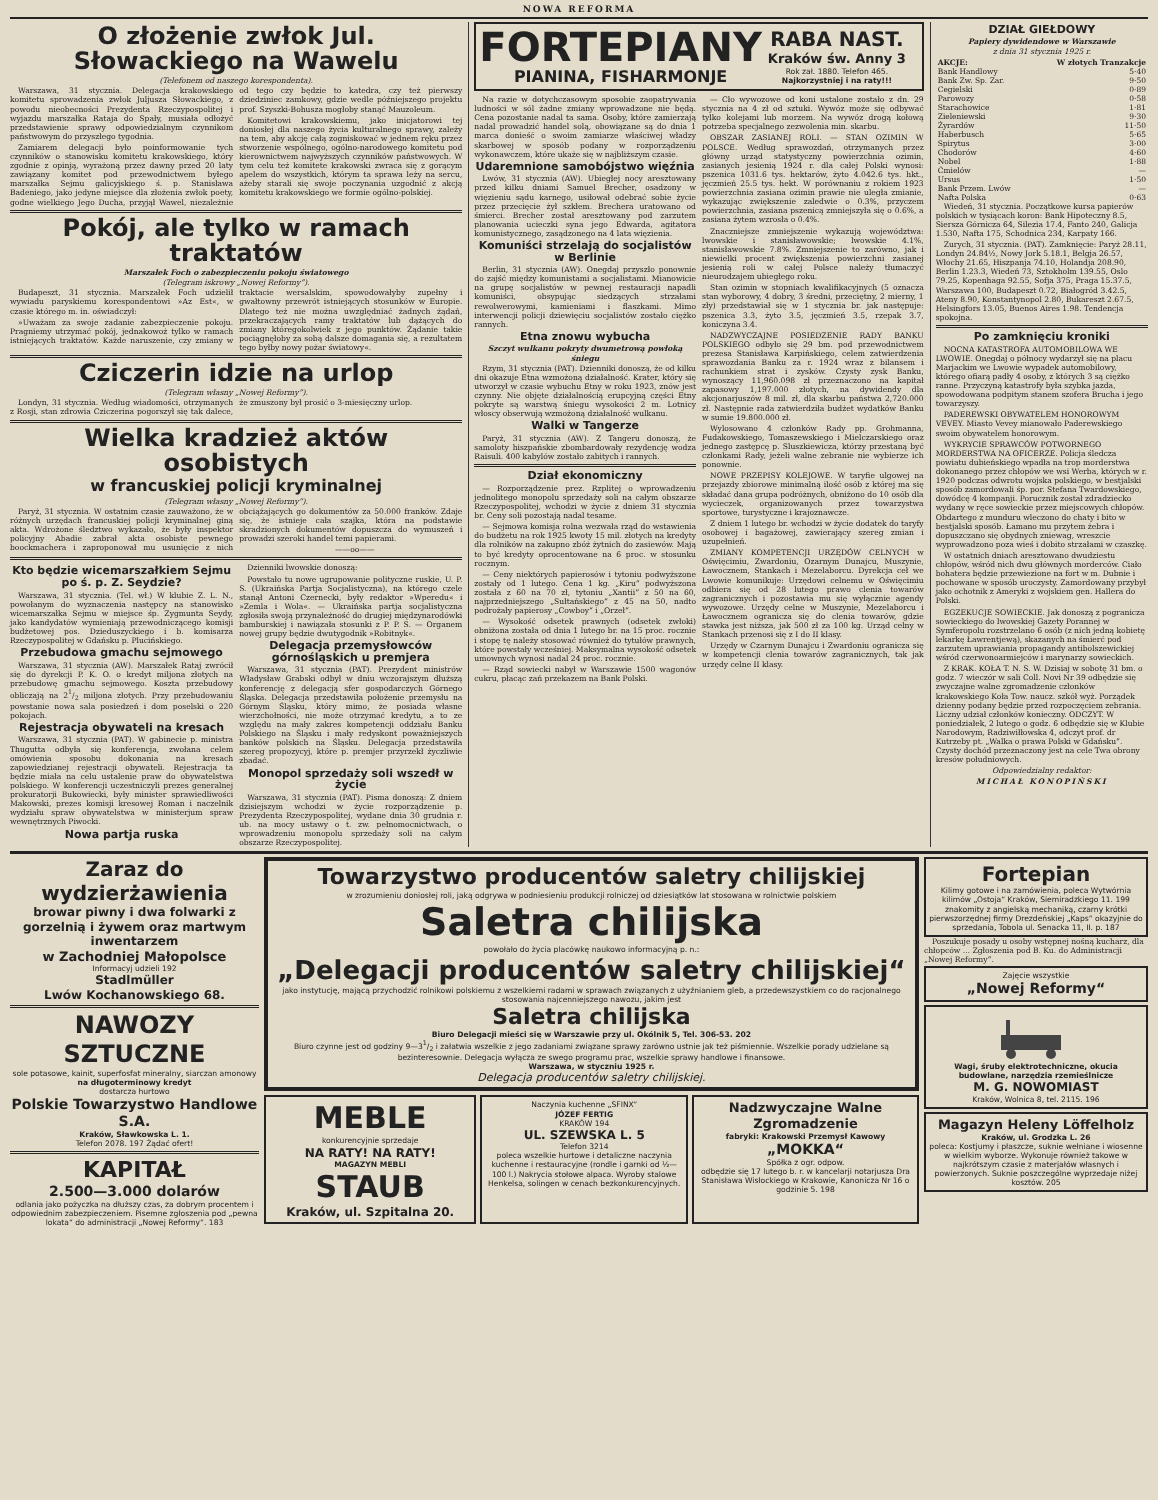NOWA REFORMA
O złożenie zwłok Jul. Słowackiego na Wawelu
(Telefonem od naszego korespondenta).
Warszawa, 31 stycznia. Delegacja krakowskiego komitetu sprowadzenia zwłok Juljusza Słowackiego, z powodu nieobecności Prezydenta Rzeczypospolitej i wyjazdu marszałka Rataja do Spały, musiała odłożyć przedstawienie sprawy odpowiedzialnym czynnikom państwowym do przyszłego tygodnia.
Zamiarem delegacji było poinformowanie tych czynników o stanowisku komitetu krakowskiego, który zgodnie z opinją, wyrażoną przez dawny przed 20 laty zawiązany komitet pod przewodnictwem byłego marszałka Sejmu galicyjskiego ś. p. Stanisława Badeniego, jako jedyne miejsce dla złożenia zwłok poety, godne wielkiego Jego Ducha, przyjął Wawel, niezależnie od tego czy będzie to katedra, czy też pierwszy dziedziniec zamkowy, gdzie wedle późniejszego projektu prof. Szyszki-Bohusza mogłoby stanąć Mauzoleum.
Komitetowi krakowskiemu, jako inicjatorowi tej doniosłej dla naszego życia kulturalnego sprawy, zależy na tem, aby akcję całą zogniskować w jednem ręku przez stworzenie wspólnego, ogólno-narodowego komitetu pod kierownictwem najwyższych czynników państwowych. W tym celu też komitete krakowski zwraca się z gorącym apelem do wszystkich, którym ta sprawa leży na sercu, ażeby starali się swoje poczynania uzgodnić z akcją komitetu krakowskiego we formie ogólno-polskiej.
Pokój, ale tylko w ramach traktatów
Marszałek Foch o zabezpieczeniu pokoju światowego
(Telegram iskrowy „Nowej Reformy“).
Budapeszt, 31 stycznia. Marszałek Foch udzielił wywiadu paryskiemu korespondentowi »Az Est«, w czasie którego m. in. oświadczył:
»Uważam za swoje zadanie zabezpieczenie pokoju. Pragniemy utrzymać pokój, jednakowoż tylko w ramach istniejących traktatów. Każde naruszenie, czy zmiany w traktacie wersalskim, spowodowałyby zupełny i gwałtowny przewrót istniejących stosunków w Europie. Dlatego też nie można uwzględniać żadnych żądań, przekraczających ramy traktatów lub dążących do zmiany któregokolwiek z jego punktów. Żądanie takie pociągnęłoby za sobą dalsze domagania się, a rezultatem tego byłby nowy pożar światowy«.
Cziczerin idzie na urlop
(Telegram własny „Nowej Reformy“).
Londyn, 31 stycznia. Według wiadomości, otrzymanych z Rosji, stan zdrowia Cziczerina pogorszył się tak dalece, że zmuszony był prosić o 3-miesięczny urlop.
Wielka kradzież aktów osobistych
w francuskiej policji kryminalnej
(Telegram własny „Nowej Reformy“).
Paryż, 31 stycznia. W ostatnim czasie zauważono, że w różnych urzędach francuskiej policji kryminalnej giną akta. Wdrożone śledztwo wykazało, że były inspektor policyjny Abadie zabrał akta osobiste pewnego boockmachera i zaproponował mu usunięcie z nich obciążających go dokumentów za 50.000 franków. Zdaje się, że istnieje cała szajka, która na podstawie skradzionych dokumentów dopuszcza do wymuszeń i prowadzi szeroki handel temi papierami.
——oo——
Kto będzie wicemarszałkiem Sejmu po ś. p. Z. Seydzie?
Warszawa, 31 stycznia. (Tel. wł.) W klubie Z. L. N., powołanym do wyznaczenia następcy na stanowisko wicemarszałka Sejmu w miejsce śp. Zygmunta Seydy, jako kandydatów wymieniają przewodniczącego komisji budżetowej pos. Dzieduszyckiego i b. komisarza Rzeczypospolitej w Gdańsku p. Plucińskiego.
Przebudowa gmachu sejmowego
Warszawa, 31 stycznia (AW). Marszałek Rataj zwrócił się do dyrekcji P. K. O. o kredyt miljona złotych na przebudowę gmachu sejmowego. Koszta przebudowy obliczają na 21/2 miljona złotych. Przy przebudowaniu powstanie nowa sala posiedzeń i dom poselski o 220 pokojach.
Rejestracja obywateli na kresach
Warszawa, 31 stycznia (PAT). W gabinecie p. ministra Thugutta odbyła się konferencja, zwołana celem omówienia sposobu dokonania na kresach zapowiedzianej rejestracji obywateli. Rejestracja ta będzie miała na celu ustalenie praw do obywatelstwa polskiego. W konferencji uczestniczyli prezes generalnej prokuratorji Bukowiecki, były minister sprawiedliwości Makowski, prezes komisji kresowej Roman i naczelnik wydziału spraw obywatelstwa w ministerjum spraw wewnętrznych Piwocki.
Nowa partja ruska
Dzienniki lwowskie donoszą:
Powstało tu nowe ugrupowanie polityczne ruskie, U. P. S. (Ukraińska Partja Socjalistyczna), na którego czele stanął Antoni Czernecki, były redaktor »Wpereduׅ« i »Zemla i Wola«. — Ukraińska partja socjalistyczna zgłosiła swoją przynależność do drugiej międzynarodówki bamburskiej i nawiązała stosunki z P. P. S. — Organem nowej grupy będzie dwutygodnik »Robitnyk«.
Delegacja przemysłowców górnośląskich u premjera
Warszawa, 31 stycznia (PAT). Prezydent ministrów Władysław Grabski odbył w dniu wczorajszym dłuższą konferencję z delegacją sfer gospodarczych Górnego Śląska. Delegacja przedstawiła położenie przemysłu na Górnym Śląsku, który mimo, że posiada własne wierzchołności, nie może otrzymać kredytu, a to ze względu na mały zakres kompetencji oddziału Banku Polskiego na Śląsku i mały redyskont poważniejszych banków polskich na Śląsku. Delegacja przedstawiła szereg propozycyj, które p. premjer przyrzekł życzliwie zbadać.
Monopol sprzedaży soli wszedł w życie
Warszawa, 31 stycznia (PAT). Pisma donoszą: Z dniem dzisiejszym wchodzi w życie rozporządzenie p. Prezydenta Rzeczypospolitej, wydane dnia 30 grudnia r. ub. na mocy ustawy o t. zw. pełnomocnictwach, o wprowadzeniu monopolu sprzedaży soli na całym obszarze Rzeczypospolitej.
FORTEPIANY
PIANINA, FISHARMONJE
RABA NAST.
Kraków św. Anny 3
Rok zał. 1880. Telefon 465.
Najkorzystniej i na raty!!!
Na razie w dotychczasowym sposobie zaopatrywania ludności w sól żadne zmiany wprowadzone nie będą. Cena pozostanie nadal ta sama. Osoby, które zamierzają nadal prowadzić handel solą, obowiązane są do dnia 1 marca donieść o swoim zamiarze właściwej władzy skarbowej w sposób podany w rozporządzeniu wykonawczem, które ukaże się w najbliższym czasie.
Udaremnione samobójstwo więźnia
Lwów, 31 stycznia (AW). Ubiegłej nocy aresztowany przed kilku dniami Samuel Brecher, osadzony w więzieniu sądu karnego, usiłował odebrać sobie życie przez przecięcie żył szkłem. Brechera uratowano od śmierci. Brecher został aresztowany pod zarzutem planowania ucieczki syna jego Edwarda, agitatora komunistycznego, zasądzonego na 4 lata więzienia.
Komuniści strzelają do socjalistów w Berlinie
Berlin, 31 stycznia (AW). Onegdaj przyszło ponownie do zajść między komunistami a socjalistami. Mianowicie na grupę socjalistów w pewnej restauracji napadli komuniści, obsypując siedzących strzałami rewolwerowymi, kamieniami i flaszkami. Mimo interwencji policji dziewięciu socjalistów zostało ciężko rannych.
Etna znowu wybucha
Szczyt wulkanu pokryty dwumetrową powłoką śniegu
Rzym, 31 stycznia (PAT). Dzienniki donoszą, że od kilku dni okazuje Etna wzmożoną działalność. Krater, który się utworzył w czasie wybuchu Etny w roku 1923, znów jest czynny. Nie objęte działalnością erupcyjną części Etny pokryte są warstwą śniegu wysokości 2 m. Lotnicy włoscy obserwują wzmożoną działalność wulkanu.
Walki w Tangerze
Paryż, 31 stycznia (AW). Z Tangeru donoszą, że samoloty hiszpańskie zbombardowały rezydencję wodza Raisuli. 400 kabylów zostało zabitych i rannych.
Dział ekonomiczny
— Rozporządzenie prez. Rzplitej o wprowadzeniu jednolitego monopolu sprzedaży soli na całym obszarze Rzeczypospolitej, wchodzi w życie z dniem 31 stycznia br. Ceny soli pozostają nadal tesame.
— Sejmowa komisja rolna wezwała rząd do wstawienia do budżetu na rok 1925 kwoty 15 mil. złotych na kredyty dla rolników na zakupno zbóż żytnich do zasiewów. Mają to być kredyty oprocentowane na 6 proc. w stosunku rocznym.
— Ceny niektórych papierosów i tytoniu podwyższone zostały od 1 lutego. Cena 1 kg. „Kiru“ podwyższona została z 60 na 70 zł, tytoniu „Xantii“ z 50 na 60, najprzedniejszego „Sułtańskiego“ z 45 na 50, nadto podrożały papierosy „Cowboy“ i „Orzeł“.
— Wysokość odsetek prawnych (odsetek zwłoki) obniżona została od dnia 1 lutego br. na 15 proc. rocznie i stopę tę należy stosować również do tytułów prawnych, które powstały wcześniej. Maksymalna wysokość odsetek umownych wynosi nadal 24 proc. rocznie.
— Rząd sowiecki nabył w Warszawie 1500 wagonów cukru, płacąc zań przekazem na Bank Polski.
— Cło wywozowe od koni ustalone zostało z dn. 29 stycznia na 4 zł od sztuki. Wywóz może się odbywać tylko kolejami lub morzem. Na wywóz drogą kołową potrzeba specjalnego zezwolenia min. skarbu.
OBSZAR ZASIANEJ ROLI. — STAN OZIMIN W POLSCE. Według sprawozdań, otrzymanych przez główny urząd statystyczny powierzchnia ozimin, zasianych jesienią 1924 r. dla całej Polski wynosi: pszenica 1031.6 tys. hektarów, żyto 4.042.6 tys. hkt., jęczmień 25.5 tys. hekt. W porównaniu z rokiem 1923 powierzchnia zasiana ozimin prawie nie uległa zmianie, wykazując zwiększenie zaledwie o 0.3%, przyczem powierzchnia, zasiana pszenicą zmniejszyła się o 0.6%, a zasiana żytem wzrosła o 0.4%.
Znaczniejsze zmniejszenie wykazują województwa: lwowskie i stanisławowskie; lwowskie 4.1%, stanisławowskie 7.8%. Zmniejszenie to zarówno, jak i niewielki procent zwiększenia powierzchni zasianej jesienią roli w całej Polsce należy tłumaczyć nieurodzajem ubiegłego roku.
Stan ozimin w stopniach kwalifikacyjnych (5 oznacza stan wyborowy, 4 dobry, 3 średni, przeciętny, 2 mierny, 1 zły) przedstawiał się w 1 stycznia br. jak następuje: pszenica 3.3, żyto 3.5, jęczmień 3.5, rzepak 3.7, koniczyna 3.4.
NADZWYCZAJNE POSIEDZENIE RADY BANKU POLSKIEGO odbyło się 29 bm. pod przewodnictwem prezesa Stanisława Karpińskiego, celem zatwierdzenia sprawozdania Banku za r. 1924 wraz z bilansem i rachunkiem strat i zysków. Czysty zysk Banku, wynoszący 11,960.098 zł przeznaczono na kapitał zapasowy 1,197.000 złotych, na dywidendy dla akcjonarjuszów 8 mil. zł, dla skarbu państwa 2,720.000 zł. Następnie rada zatwierdziła budżet wydatków Banku w sumie 19.800.000 zł.
Wylosowano 4 członków Rady pp. Grohmanna, Fudakowskiego, Tomaszewskiego i Mielczarskiego oraz jednego zastępcę p. Sluszkiewicza, którzy przestaną być członkami Rady, jeżeli walne zebranie nie wybierze ich ponownie.
NOWE PRZEPISY KOLEJOWE. W taryfie ulgowej na przejazdy zbiorowe minimalną ilość osób z której ma się składać dana grupa podróżnych, obniżono do 10 osób dla wycieczek, organizowanych przez towarzystwa sportowe, turystyczne i krajoznawcze.
Z dniem 1 lutego br. wchodzi w życie dodatek do taryfy osobowej i bagażowej, zawierający szereg zmian i uzupełnień.
ZMIANY KOMPETENCJI URZĘDÓW CELNYCH w Oświęcimiu, Zwardoniu, Ozarnym Dunajcu, Muszynie, Ławocznem, Stankach i Mezelaborcu. Dyrekcja ceł we Lwowie komunikuje: Urzędowi celnemu w Oświęcimiu odbiera się od 28 lutego prawo clenia towarów zagranicznych i pozostawia mu się wyłącznie agendy wywozowe. Urzędy celne w Muszynie, Mezelaborcu i Ławocznem ogranicza się do clenia towarów, gdzie stawka jest niższa, jak 500 zł za 100 kg. Urząd celny w Stankach przenosi się z I do II klasy.
Urzędy w Czarnym Dunajcu i Zwardoniu ogranicza się w kompetencji clenia towarów zagranicznych, tak jak urzędy celne II klasy.
DZIAŁ GIEŁDOWY
Papiery dywidendowe w Warszawie
z dnia 31 stycznia 1925 r.
| AKCJE: | W złotych Tranzakcje |
| --- | --- |
| Bank Handlowy | 5·40 |
| Bank Zw. Sp. Zar. | 9·50 |
| Cegielski | 0·89 |
| Parowozy | 0·58 |
| Starachowice | 1·81 |
| Zieleniewski | 9·30 |
| Żyrardów | 11·50 |
| Haberbusch | 5·65 |
| Spirytus | 3·00 |
| Chodorów | 4·60 |
| Nobel | 1·88 |
| Ćmielów | — |
| Ursus | 1·50 |
| Bank Przem. Lwów | — |
| Nafta Polska | 0·63 |
Wiedeń, 31 stycznia. Początkowe kursa papierów polskich w tysiącach koron: Bank Hipoteczny 8.5, Siersza Górnicza 64, Silezia 17.4, Fanto 240, Galicja 1.530, Nafta 175, Schodnica 234, Karpaty 166.
Zurych, 31 stycznia. (PAT). Zamknięcie: Paryż 28.11, Londyn 24.84½, Nowy Jork 5.18.1, Belgja 26.57, Włochy 21.65, Hiszpanja 74.10, Holandja 208.90, Berlin 1.23.3, Wiedeń 73, Sztokholm 139.55, Oslo 79.25, Kopenhaga 92.55, Sofja 375, Praga 15.37.5, Warszawa 100, Budapeszt 0.72, Białogród 3.42.5, Ateny 8.90, Konstantynopol 2.80, Bukareszt 2.67.5, Helsingfors 13.05, Buenos Aires 1.98. Tendencja spokojna.
Po zamknięciu kroniki
NOCNA KATASTROFA AUTOMOBILOWA WE LWOWIE. Onegdaj o północy wydarzył się na placu Marjackim we Lwowie wypadek automobilowy, którego ofiarą padły 4 osoby, z których 3 są ciężko ranne. Przyczyną katastrofy była szybka jazda, spowodowana podpitym stanem szofera Brucha i jego towarzyszy.
PADEREWSKI OBYWATELEM HONOROWYM VEVEY. Miasto Vevey mianowało Paderewskiego swoim obywatelem honorowym.
WYKRYCIE SPRAWCÓW POTWORNEGO MORDERSTWA NA OFICERZE. Policja śledcza powiatu dubieńskiego wpadła na trop morderstwa dokonanego przez chłopów we wsi Werba, których w r. 1920 podczas odwrotu wojska polskiego, w bestjalski sposób zamordowali śp. por. Stefana Twardowskiego, dowódcę 4 kompanji. Porucznik został zdradziecko wydany w ręce sowieckie przez miejscowych chłopów. Obdartego z munduru wleczono do chaty i bito w bestjalski sposób. Łamano mu przytem żebra i dopuszczano się obydnych zniewag, wreszcie wyprowadzono poza wieś i dobito strzałami w czaszkę.
W ostatnich dniach aresztowano dwudziestu chłopów, wśród nich dwu głównych morderców. Ciało bohatera będzie przewiezione na fort w m. Dubnie i pochowane w sposób uroczysty. Zamordowany przybył jako ochotnik z Ameryki z wojskiem gen. Hallera do Polski.
EGZEKUCJE SOWIECKIE. Jak donoszą z pogranicza sowieckiego do lwowskiej Gazety Porannej w Symferopolu rozstrzelano 6 osób (z nich jedną kobietę lekarkę Ławrentjewą), skazanych na śmierć pod zarzutem uprawiania propagandy antibolszewickiej wśród czerwonoarmiejców i marynarzy sowieckich.
Z KRAK. KOŁA T. N. S. W. Dzisiaj w sobotę 31 bm. o godz. 7 wieczór w sali Coll. Novi Nr 39 odbędzie się zwyczajne walne zgromadzenie członków krakowskiego Koła Tow. naucz. szkół wyż. Porządek dzienny podany będzie przed rozpoczęciem zebrania. Liczny udział członków konieczny. ODCZYT. W poniedziałek, 2 lutego o godz. 6 odbędzie się w Klubie Narodowym, Radziwiłłowska 4, odczyt prof. dr Kutrzeby pt. „Walka o prawa Polski w Gdańsku“. Czysty dochód przeznaczony jest na cele Twa obrony kresów południowych.
Odpowiedzialny redaktor:
MICHAŁ KONOPIŃSKI
Zaraz do wydzierżawienia
browar piwny i dwa folwarki z gorzelnią i żywem oraz martwym inwentarzem
w Zachodniej Małopolsce
Informacyj udzieli 192
Stadlmüller
Lwów Kochanowskiego 68.
NAWOZY SZTUCZNE
sole potasowe, kainit, superfosfat mineralny, siarczan amonowy
na długoterminowy kredyt
dostarcza hurtowo
Polskie Towarzystwo Handlowe S.A.
Kraków, Sławkowska L. 1.
Telefon 2078. 197 Żądać ofert!
KAPITAŁ
2.500—3.000 dolarów
odlania jako pożyczka na dłuższy czas, za dobrym procentem i odpowiednim zabezpieczeniem. Pisemne zgłoszenia pod „pewna lokata“ do administracji „Nowej Reformy“. 183
Towarzystwo producentów saletry chilijskiej
w zrozumieniu doniosłej roli, jaką odgrywa w podniesieniu produkcji rolniczej od dziesiątków lat stosowana w rolnictwie polskiem
Saletra chilijska
powołało do życia placówkę naukowo informacyjną p. n.:
„Delegacji producentów saletry chilijskiej“
jako instytucję, mającą przychodzić rolnikowi polskiemu z wszelkiemi radami w sprawach związanych z użyźnianiem gleb, a przedewszystkiem co do racjonalnego stosowania najcenniejszego nawozu, jakim jest
Saletra chilijska
Biuro Delegacji mieści się w Warszawie przy ul. Okólnik 5, Tel. 306-53. 202
Biuro czynne jest od godziny 9—31/2 i załatwia wszelkie z jego zadaniami związane sprawy zarówno ustnie jak też piśmiennie. Wszelkie porady udzielane są bezinteresownie. Delegacja wyłącza ze swego programu prac, wszelkie sprawy handlowe i finansowe.
Warszawa, w styczniu 1925 r.
Delegacja producentów saletry chilijskiej.
MEBLE
konkurencyjnie sprzedaje
NA RATY! NA RATY!
MAGAZYN MEBLI
STAUB
Kraków, ul. Szpitalna 20.
Naczynia kuchenne „SFINX“
JÓZEF FERTIG
KRAKÓW 194
UL. SZEWSKA L. 5
Telefon 3214
poleca wszelkie hurtowe i detaliczne naczynia kuchenne i restauracyjne (rondle i garnki od ½—100 l.) Nakrycia stołowe alpaca. Wyroby stalowe Henkelsa, solingen w cenach bezkonkurencyjnych.
Nadzwyczajne Walne Zgromadzenie
fabryki: Krakowski Przemysł Kawowy
„MOKKA“
Spółka z ogr. odpow.
odbędzie się 17 lutego b. r. w kancelarji notarjusza Dra Stanisława Wisłockiego w Krakowie, Kanonicza Nr 16 o godzinie 5. 198
Fortepian
Kilimy gotowe i na zamówienia, poleca Wytwórnia kilimów „Ostoja“ Kraków, Siemiradzkiego 11. 199
znakomity z angielską mechaniką, czarny krótki pierwszorzędnej firmy Drezdeńskiej „Kaps“ okazyjnie do sprzedania, Tobola ul. Senacka 11, II. p. 187
Poszukuje posady u osoby wstępnej nośną kucharz, dla chłopców ... Zgłoszenia pod B. Ku. do Administracji „Nowej Reformy“.
Zajęcie wszystkie
„Nowej Reformy“
Wagi, śruby elektrotechniczne, okucia budowlane, narzędzia rzemieślnicze
M. G. NOWOMIAST
Kraków, Wolnica 8, tel. 2115. 196
Magazyn Heleny Löffelholz
Kraków, ul. Grodzka L. 26
poleca: Kostjumy i płaszcze, suknie wełniane i wiosenne w wielkim wyborze. Wykonuje również takowe w najkrótszym czasie z materjałów własnych i powierzonych. Suknie poszczególne wyprzedaje niżej kosztów. 205